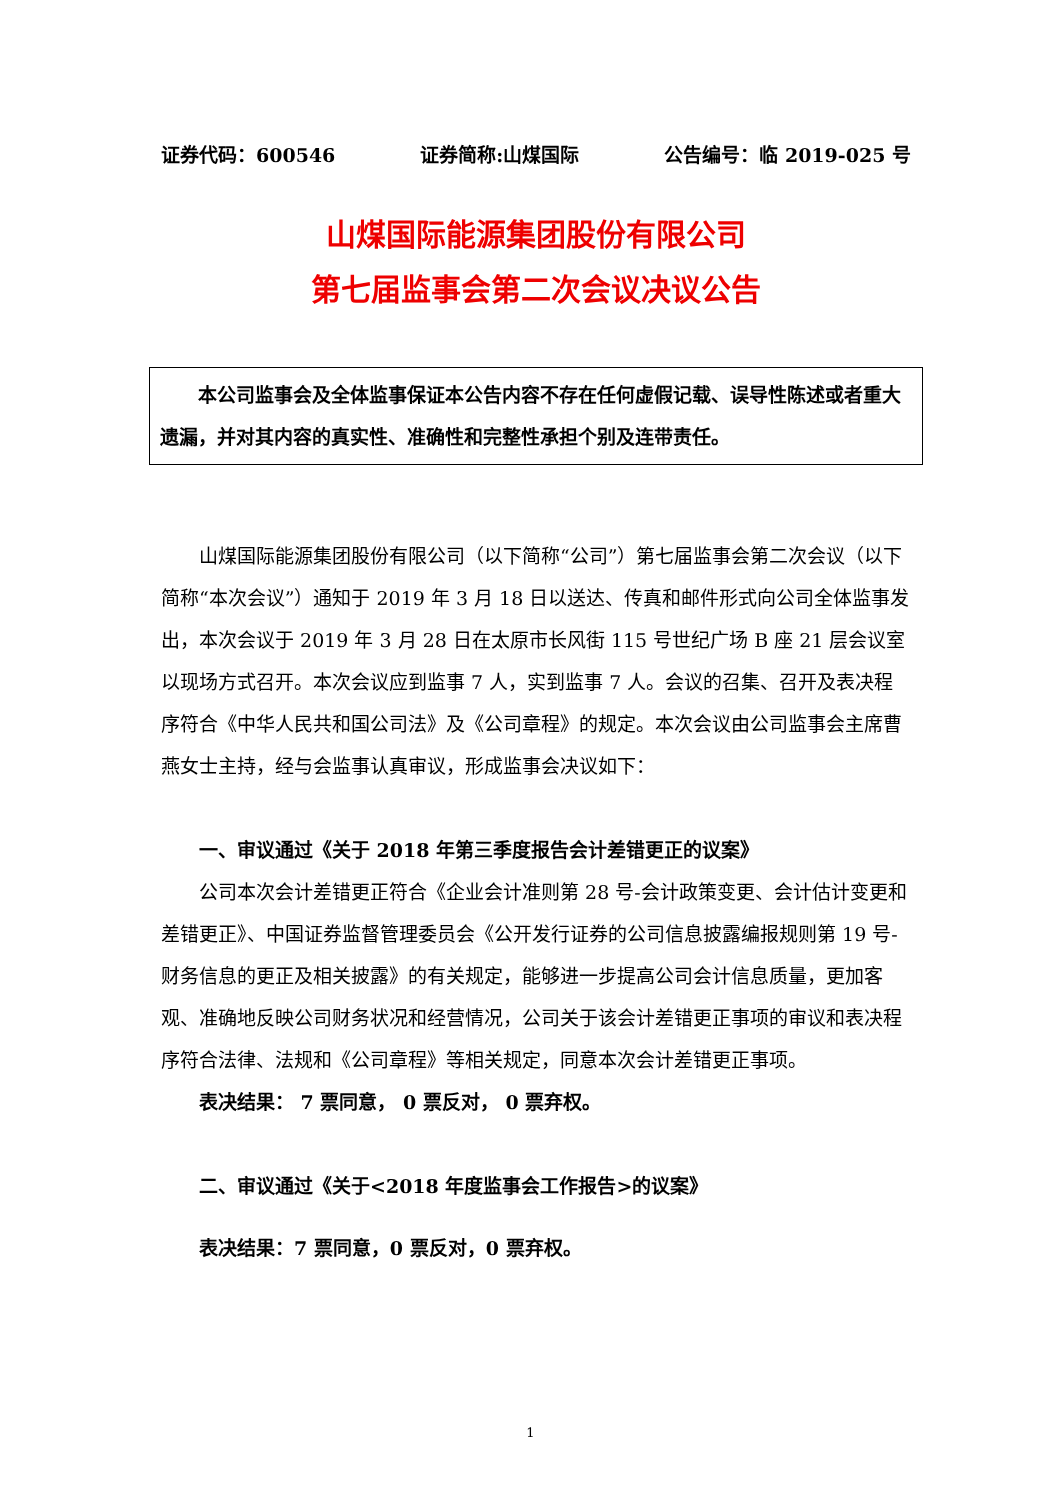证券代码：600546 证券简称:山煤国际 公告编号：临 2019-025 号
山煤国际能源集团股份有限公司
第七届监事会第二次会议决议公告
本公司监事会及全体监事保证本公告内容不存在任何虚假记载、误导性陈述或者重大遗漏，并对其内容的真实性、准确性和完整性承担个别及连带责任。
山煤国际能源集团股份有限公司（以下简称“公司”）第七届监事会第二次会议（以下简称“本次会议”）通知于 2019 年 3 月 18 日以送达、传真和邮件形式向公司全体监事发出，本次会议于 2019 年 3 月 28 日在太原市长风街 115 号世纪广场 B 座 21 层会议室以现场方式召开。本次会议应到监事 7 人，实到监事 7 人。会议的召集、召开及表决程序符合《中华人民共和国公司法》及《公司章程》的规定。本次会议由公司监事会主席曹燕女士主持，经与会监事认真审议，形成监事会决议如下：
一、审议通过《关于 2018 年第三季度报告会计差错更正的议案》
公司本次会计差错更正符合《企业会计准则第 28 号-会计政策变更、会计估计变更和差错更正》、中国证券监督管理委员会《公开发行证券的公司信息披露编报规则第 19 号-财务信息的更正及相关披露》的有关规定，能够进一步提高公司会计信息质量，更加客观、准确地反映公司财务状况和经营情况，公司关于该会计差错更正事项的审议和表决程序符合法律、法规和《公司章程》等相关规定，同意本次会计差错更正事项。
表决结果： 7 票同意， 0 票反对， 0 票弃权。
二、审议通过《关于<2018 年度监事会工作报告>的议案》
表决结果：7 票同意，0 票反对，0 票弃权。
1